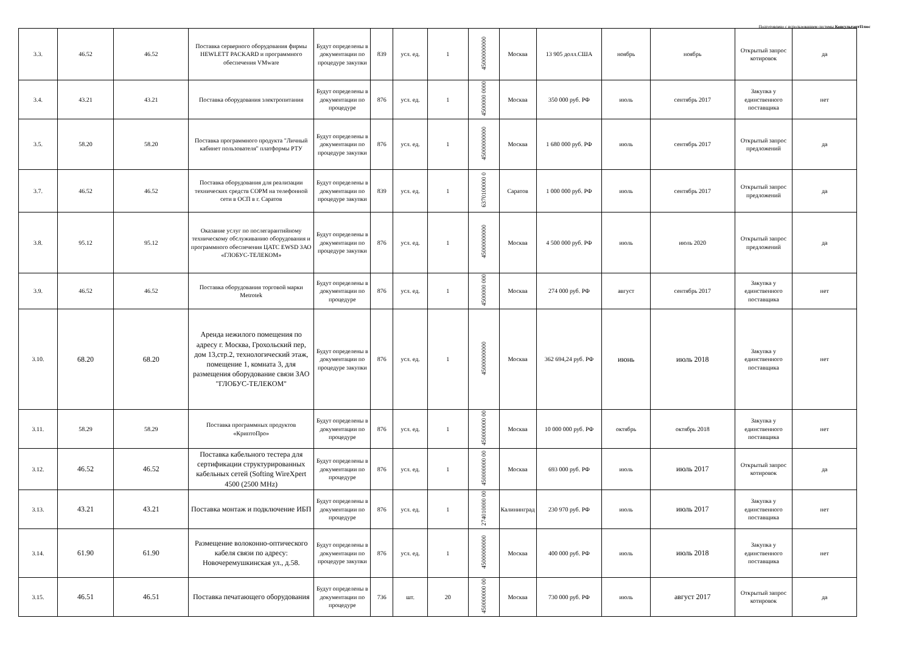Подготовлено с использованием системы КонсультантПлюс
| 3.3. | 46.52 | 46.52 | Поставка серверного оборудования фирмы HEWLETT PACKARD и программного обеспечения VMware | Будут определены в документации по процедуре закупки | 839 | усл. ед. | 1 | 45000000000 | Москва | 13 905 долл.США | ноябрь | ноябрь | Открытый запрос котировок | да |
| 3.4. | 43.21 | 43.21 | Поставка оборудования электропитания | Будут определены в документации по процедуре | 876 | усл. ед. | 1 | 4500000 0000 | Москва | 350 000 руб. РФ | июль | сентябрь 2017 | Закупка у единственного поставщика | нет |
| 3.5. | 58.20 | 58.20 | Поставка программного продукта "Личный кабинет пользователя" платформы РТУ | Будут определены в документации по процедуре закупки | 876 | усл. ед. | 1 | 45000000000 | Москва | 1 680 000 руб. РФ | июль | сентябрь 2017 | Открытый запрос предложений | да |
| 3.7. | 46.52 | 46.52 | Поставка оборудования для реализации технических средств СОРМ на телефонной сети в ОСП в г. Саратов | Будут определены в документации по процедуре закупки | 839 | усл. ед. | 1 | 6370100000 0 | Саратов | 1 000 000 руб. РФ | июль | сентябрь 2017 | Открытый запрос предложений | да |
| 3.8. | 95.12 | 95.12 | Оказание услуг по послегарантийному техническому обслуживанию оборудования и программного обеспечения ЦАТС EWSD ЗАО «ГЛОБУС-ТЕЛЕКОМ» | Будут определены в документации по процедуре закупки | 876 | усл. ед. | 1 | 45000000000 | Москва | 4 500 000 руб. РФ | июль | июль 2020 | Открытый запрос предложений | да |
| 3.9. | 46.52 | 46.52 | Поставка оборудования торговой марки Metrotek | Будут определены в документации по процедуре | 876 | усл. ед. | 1 | 4500000 000 | Москва | 274 000 руб. РФ | август | сентябрь 2017 | Закупка у единственного поставщика | нет |
| 3.10. | 68.20 | 68.20 | Аренда нежилого помещения по адресу г. Москва, Грохольский пер, дом 13,стр.2, технологический этаж, помещение 1, комната 3, для размещения оборудование связи ЗАО "ГЛОБУС-ТЕЛЕКОМ" | Будут определены в документации по процедуре закупки | 876 | усл. ед. | 1 | 45000000000 | Москва | 362 694,24 руб. РФ | июнь | июль 2018 | Закупка у единственного поставщика | нет |
| 3.11. | 58.29 | 58.29 | Поставка программных продуктов «КриптоПро» | Будут определены в документации по процедуре | 876 | усл. ед. | 1 | 450000000 00 | Москва | 10 000 000 руб. РФ | октябрь | октябрь 2018 | Закупка у единственного поставщика | нет |
| 3.12. | 46.52 | 46.52 | Поставка кабельного тестера для сертификации структурированных кабельных сетей (Softing WireXpert 4500 (2500 MHz) | Будут определены в документации по процедуре | 876 | усл. ед. | 1 | 450000000 00 | Москва | 693 000 руб. РФ | июль | июль 2017 | Открытый запрос котировок | да |
| 3.13. | 43.21 | 43.21 | Поставка монтаж и подключение ИБП | Будут определены в документации по процедуре | 876 | усл. ед. | 1 | 274010000 00 | Калининград | 230 970 руб. РФ | июль | июль 2017 | Закупка у единственного поставщика | нет |
| 3.14. | 61.90 | 61.90 | Размещение волоконно-оптического кабеля связи по адресу: Новочеремушкинская ул., д.58. | Будут определены в документации по процедуре закупки | 876 | усл. ед. | 1 | 45000000000 | Москва | 400 000 руб. РФ | июль | июль 2018 | Закупка у единственного поставщика | нет |
| 3.15. | 46.51 | 46.51 | Поставка печатающего оборудования | Будут определены в документации по процедуре | 736 | шт. | 20 | 450000000 00 | Москва | 730 000 руб. РФ | июль | август 2017 | Открытый запрос котировок | да |